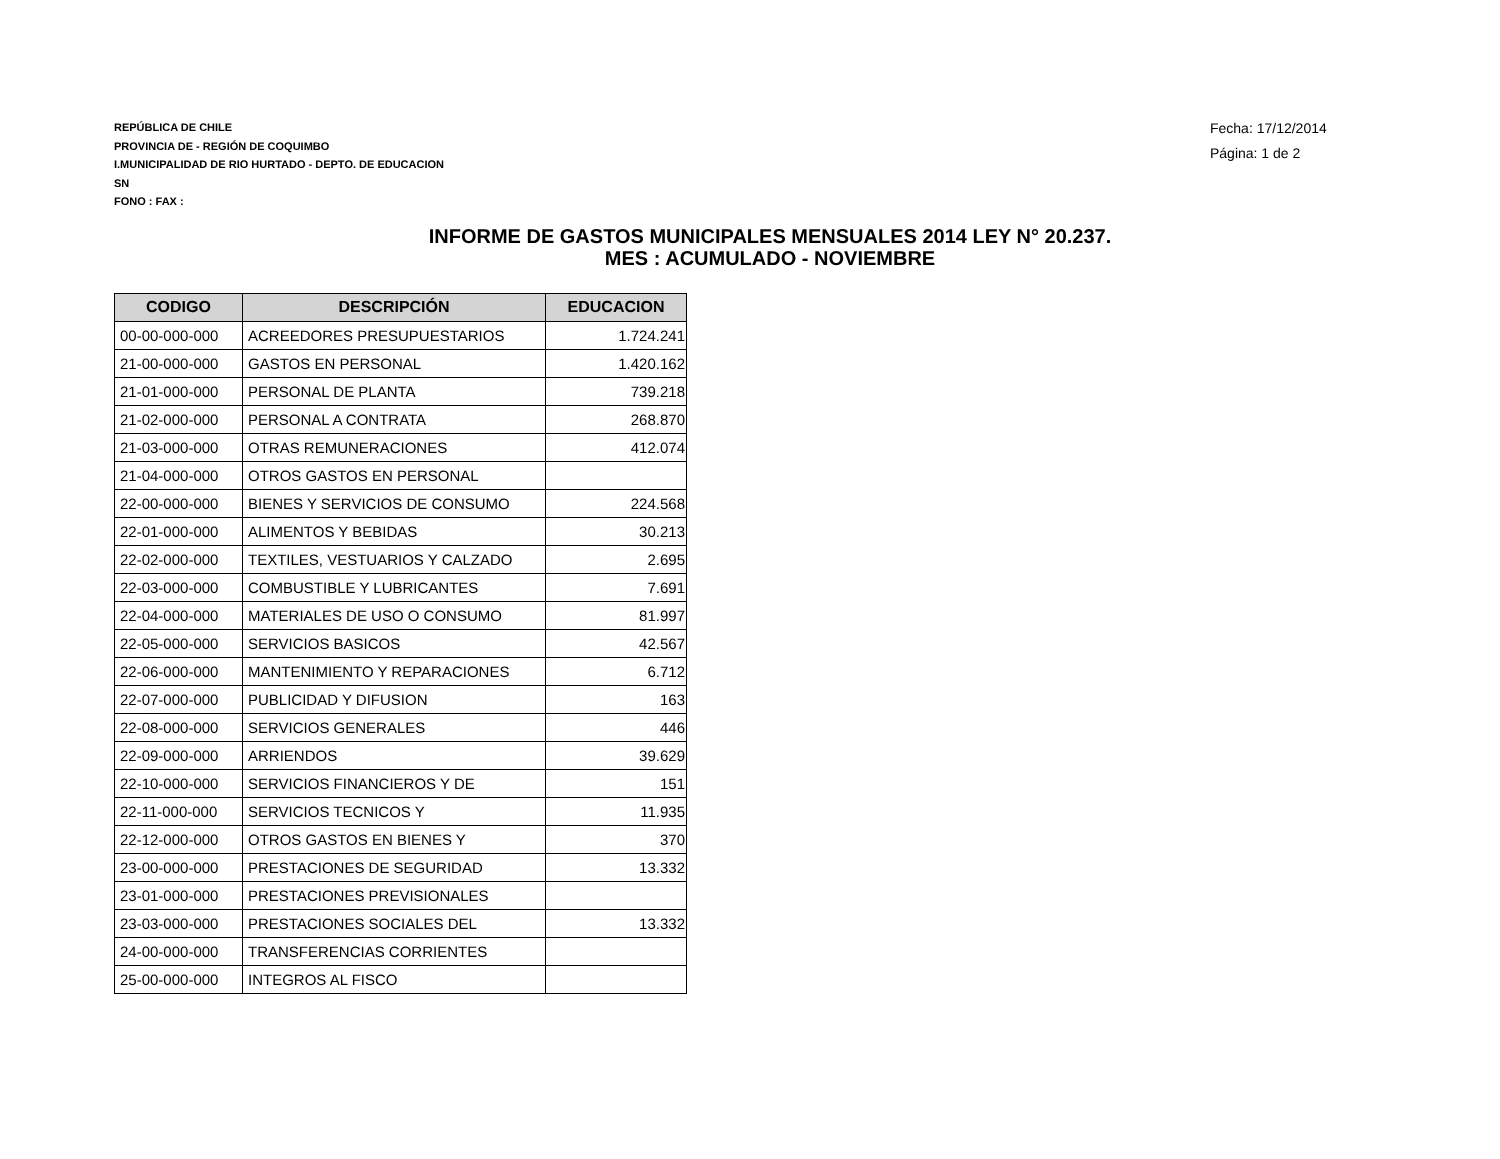REPÚBLICA DE CHILE
PROVINCIA DE - REGIÓN DE COQUIMBO
I.MUNICIPALIDAD DE RIO HURTADO - DEPTO. DE EDUCACION
SN
FONO : FAX :
Fecha: 17/12/2014
Página: 1 de 2
INFORME DE GASTOS MUNICIPALES MENSUALES 2014 LEY N° 20.237.
MES : ACUMULADO - NOVIEMBRE
| CODIGO | DESCRIPCIÓN | EDUCACION |
| --- | --- | --- |
| 00-00-000-000 | ACREEDORES PRESUPUESTARIOS | 1.724.241 |
| 21-00-000-000 | GASTOS EN PERSONAL | 1.420.162 |
| 21-01-000-000 | PERSONAL DE PLANTA | 739.218 |
| 21-02-000-000 | PERSONAL A CONTRATA | 268.870 |
| 21-03-000-000 | OTRAS REMUNERACIONES | 412.074 |
| 21-04-000-000 | OTROS GASTOS EN PERSONAL | |
| 22-00-000-000 | BIENES Y SERVICIOS DE CONSUMO | 224.568 |
| 22-01-000-000 | ALIMENTOS Y BEBIDAS | 30.213 |
| 22-02-000-000 | TEXTILES, VESTUARIOS Y CALZADO | 2.695 |
| 22-03-000-000 | COMBUSTIBLE Y LUBRICANTES | 7.691 |
| 22-04-000-000 | MATERIALES DE USO O CONSUMO | 81.997 |
| 22-05-000-000 | SERVICIOS BASICOS | 42.567 |
| 22-06-000-000 | MANTENIMIENTO Y REPARACIONES | 6.712 |
| 22-07-000-000 | PUBLICIDAD Y DIFUSION | 163 |
| 22-08-000-000 | SERVICIOS GENERALES | 446 |
| 22-09-000-000 | ARRIENDOS | 39.629 |
| 22-10-000-000 | SERVICIOS FINANCIEROS Y DE | 151 |
| 22-11-000-000 | SERVICIOS TECNICOS Y | 11.935 |
| 22-12-000-000 | OTROS GASTOS EN BIENES Y | 370 |
| 23-00-000-000 | PRESTACIONES DE SEGURIDAD | 13.332 |
| 23-01-000-000 | PRESTACIONES PREVISIONALES | |
| 23-03-000-000 | PRESTACIONES SOCIALES DEL | 13.332 |
| 24-00-000-000 | TRANSFERENCIAS CORRIENTES | |
| 25-00-000-000 | INTEGROS AL FISCO | |